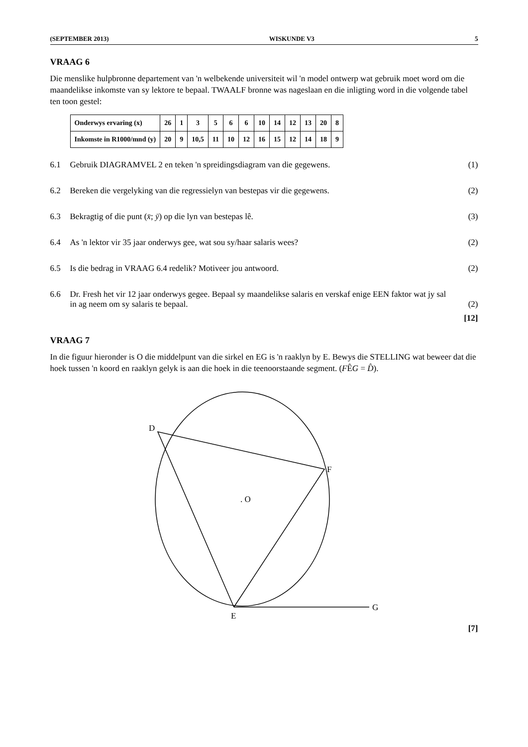(SEPTEMBER 2013) WISKUNDE V3 5
VRAAG 6
Die menslike hulpbronne departement van 'n welbekende universiteit wil 'n model ontwerp wat gebruik moet word om die maandelikse inkomste van sy lektore te bepaal. TWAALF bronne was nageslaan en die inligting word in die volgende tabel ten toon gestel:
| Onderwys ervaring (x) | 26 | 1 | 3 | 5 | 6 | 6 | 10 | 14 | 12 | 13 | 20 | 8 |
| Inkomste in R1000/mnd (y) | 20 | 9 | 10,5 | 11 | 10 | 12 | 16 | 15 | 12 | 14 | 18 | 9 |
6.1 Gebruik DIAGRAMVEL 2 en teken 'n spreidingsdiagram van die gegewens. (1)
6.2 Bereken die vergelyking van die regressielyn van bestepas vir die gegewens. (2)
6.3 Bekragtig of die punt (x̄; ȳ) op die lyn van bestepas lê. (3)
6.4 As 'n lektor vir 35 jaar onderwys gee, wat sou sy/haar salaris wees? (2)
6.5 Is die bedrag in VRAAG 6.4 redelik? Motiveer jou antwoord. (2)
6.6 Dr. Fresh het vir 12 jaar onderwys gegee. Bepaal sy maandelikse salaris en verskaf enige EEN faktor wat jy sal in ag neem om sy salaris te bepaal. (2)
[12]
VRAAG 7
In die figuur hieronder is O die middelpunt van die sirkel en EG is 'n raaklyn by E. Bewys die STELLING wat beweer dat die hoek tussen 'n koord en raaklyn gelyk is aan die hoek in die teenoorstaande segment. (FÊG = D̂).
E
G
D
F
. O
[7]